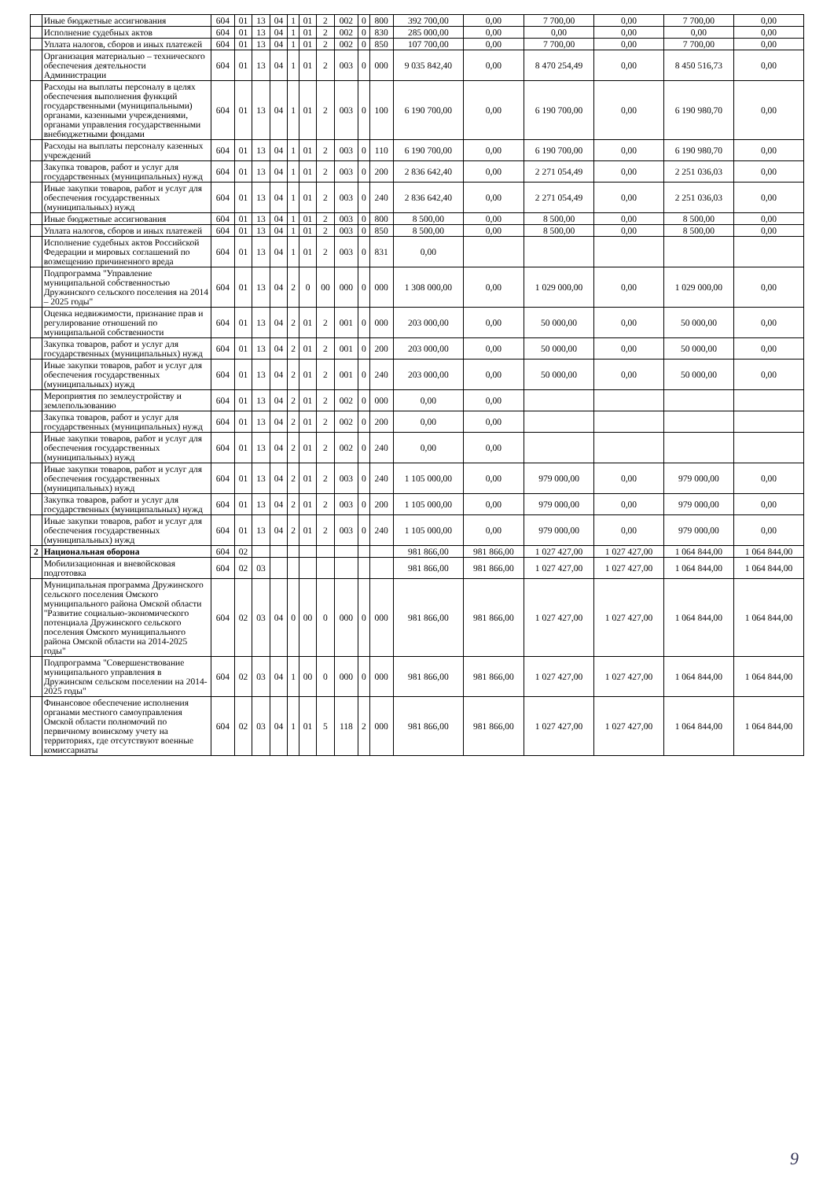| | Иные бюджетные ассигнования | 604 | 01 | 13 | 04 | 1 | 01 | 2 | 002 | 0 | 800 | 392 700,00 | 0,00 | 7 700,00 | 0,00 | 7 700,00 | 0,00 |
| | Исполнение судебных актов | 604 | 01 | 13 | 04 | 1 | 01 | 2 | 002 | 0 | 830 | 285 000,00 | 0,00 | 0,00 | 0,00 | 0,00 | 0,00 |
| | Уплата налогов, сборов и иных платежей | 604 | 01 | 13 | 04 | 1 | 01 | 2 | 002 | 0 | 850 | 107 700,00 | 0,00 | 7 700,00 | 0,00 | 7 700,00 | 0,00 |
| | Организация материально – технического обеспечения деятельности Администрации | 604 | 01 | 13 | 04 | 1 | 01 | 2 | 003 | 0 | 000 | 9 035 842,40 | 0,00 | 8 470 254,49 | 0,00 | 8 450 516,73 | 0,00 |
| | Расходы на выплаты персоналу в целях обеспечения выполнения функций государственными (муниципальными) органами, казенными учреждениями, органами управления государственными внебюджетными фондами | 604 | 01 | 13 | 04 | 1 | 01 | 2 | 003 | 0 | 100 | 6 190 700,00 | 0,00 | 6 190 700,00 | 0,00 | 6 190 980,70 | 0,00 |
| | Расходы на выплаты персоналу казенных учреждений | 604 | 01 | 13 | 04 | 1 | 01 | 2 | 003 | 0 | 110 | 6 190 700,00 | 0,00 | 6 190 700,00 | 0,00 | 6 190 980,70 | 0,00 |
| | Закупка товаров, работ и услуг для государственных (муниципальных) нужд | 604 | 01 | 13 | 04 | 1 | 01 | 2 | 003 | 0 | 200 | 2 836 642,40 | 0,00 | 2 271 054,49 | 0,00 | 2 251 036,03 | 0,00 |
| | Иные закупки товаров, работ и услуг для обеспечения государственных (муниципальных) нужд | 604 | 01 | 13 | 04 | 1 | 01 | 2 | 003 | 0 | 240 | 2 836 642,40 | 0,00 | 2 271 054,49 | 0,00 | 2 251 036,03 | 0,00 |
| | Иные бюджетные ассигнования | 604 | 01 | 13 | 04 | 1 | 01 | 2 | 003 | 0 | 800 | 8 500,00 | 0,00 | 8 500,00 | 0,00 | 8 500,00 | 0,00 |
| | Уплата налогов, сборов и иных платежей | 604 | 01 | 13 | 04 | 1 | 01 | 2 | 003 | 0 | 850 | 8 500,00 | 0,00 | 8 500,00 | 0,00 | 8 500,00 | 0,00 |
| | Исполнение судебных актов Российской Федерации и мировых соглашений по возмещению причиненного вреда | 604 | 01 | 13 | 04 | 1 | 01 | 2 | 003 | 0 | 831 | 0,00 | | | | | |
| | Подпрограмма "Управление муниципальной собственностью Дружинского сельского поселения на 2014 – 2025 годы" | 604 | 01 | 13 | 04 | 2 | 0 | 00 | 000 | 0 | 000 | 1 308 000,00 | 0,00 | 1 029 000,00 | 0,00 | 1 029 000,00 | 0,00 |
| | Оценка недвижимости, признание прав и регулирование отношений по муниципальной собственности | 604 | 01 | 13 | 04 | 2 | 01 | 2 | 001 | 0 | 000 | 203 000,00 | 0,00 | 50 000,00 | 0,00 | 50 000,00 | 0,00 |
| | Закупка товаров, работ и услуг для государственных (муниципальных) нужд | 604 | 01 | 13 | 04 | 2 | 01 | 2 | 001 | 0 | 200 | 203 000,00 | 0,00 | 50 000,00 | 0,00 | 50 000,00 | 0,00 |
| | Иные закупки товаров, работ и услуг для обеспечения государственных (муниципальных) нужд | 604 | 01 | 13 | 04 | 2 | 01 | 2 | 001 | 0 | 240 | 203 000,00 | 0,00 | 50 000,00 | 0,00 | 50 000,00 | 0,00 |
| | Мероприятия по землеустройству и землепользованию | 604 | 01 | 13 | 04 | 2 | 01 | 2 | 002 | 0 | 000 | 0,00 | 0,00 | | | | |
| | Закупка товаров, работ и услуг для государственных (муниципальных) нужд | 604 | 01 | 13 | 04 | 2 | 01 | 2 | 002 | 0 | 200 | 0,00 | 0,00 | | | | |
| | Иные закупки товаров, работ и услуг для обеспечения государственных (муниципальных) нужд | 604 | 01 | 13 | 04 | 2 | 01 | 2 | 002 | 0 | 240 | 0,00 | 0,00 | | | | |
| | Иные закупки товаров, работ и услуг для обеспечения государственных (муниципальных) нужд | 604 | 01 | 13 | 04 | 2 | 01 | 2 | 003 | 0 | 240 | 1 105 000,00 | 0,00 | 979 000,00 | 0,00 | 979 000,00 | 0,00 |
| | Закупка товаров, работ и услуг для государственных (муниципальных) нужд | 604 | 01 | 13 | 04 | 2 | 01 | 2 | 003 | 0 | 200 | 1 105 000,00 | 0,00 | 979 000,00 | 0,00 | 979 000,00 | 0,00 |
| | Иные закупки товаров, работ и услуг для обеспечения государственных (муниципальных) нужд | 604 | 01 | 13 | 04 | 2 | 01 | 2 | 003 | 0 | 240 | 1 105 000,00 | 0,00 | 979 000,00 | 0,00 | 979 000,00 | 0,00 |
| 2 | Национальная оборона | 604 | 02 | | | | | | | | | 981 866,00 | 981 866,00 | 1 027 427,00 | 1 027 427,00 | 1 064 844,00 | 1 064 844,00 |
| | Мобилизационная и вневойсковая подготовка | 604 | 02 | 03 | | | | | | | | 981 866,00 | 981 866,00 | 1 027 427,00 | 1 027 427,00 | 1 064 844,00 | 1 064 844,00 |
| | Муниципальная программа Дружинского сельского поселения Омского муниципального района Омской области "Развитие социально-экономического потенциала Дружинского сельского поселения Омского муниципального района Омской области на 2014-2025 годы" | 604 | 02 | 03 | 04 | 0 | 00 | 0 | 000 | 0 | 000 | 981 866,00 | 981 866,00 | 1 027 427,00 | 1 027 427,00 | 1 064 844,00 | 1 064 844,00 |
| | Подпрограмма "Совершенствование муниципального управления в Дружинском сельском поселении на 2014-2025 годы" | 604 | 02 | 03 | 04 | 1 | 00 | 0 | 000 | 0 | 000 | 981 866,00 | 981 866,00 | 1 027 427,00 | 1 027 427,00 | 1 064 844,00 | 1 064 844,00 |
| | Финансовое обеспечение исполнения органами местного самоуправления Омской области полномочий по первичному воинскому учету на территориях, где отсутствуют военные комиссариаты | 604 | 02 | 03 | 04 | 1 | 01 | 5 | 118 | 2 | 000 | 981 866,00 | 981 866,00 | 1 027 427,00 | 1 027 427,00 | 1 064 844,00 | 1 064 844,00 |
9